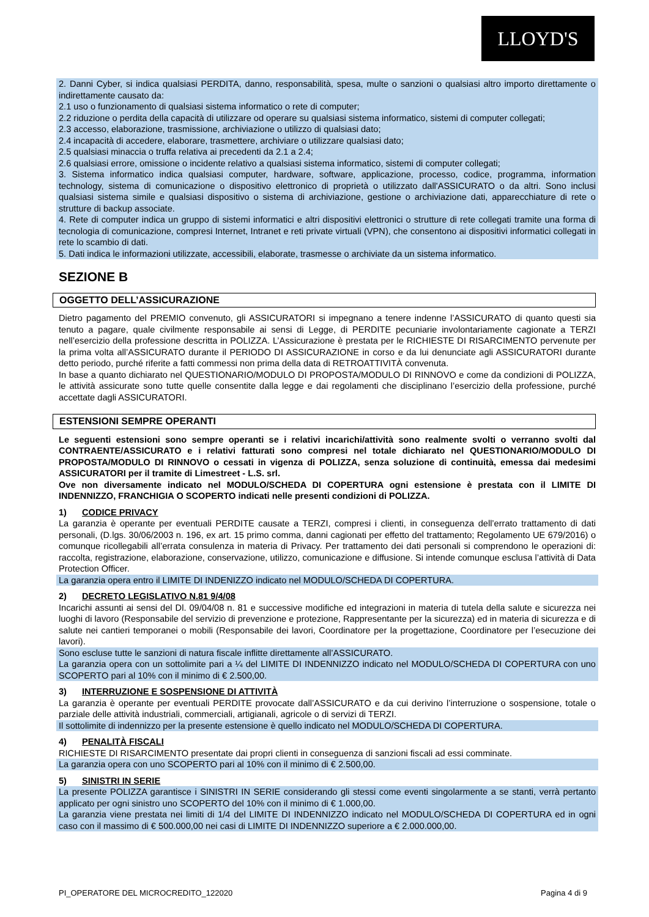LLOYD'S
2. Danni Cyber, si indica qualsiasi PERDITA, danno, responsabilità, spesa, multe o sanzioni o qualsiasi altro importo direttamente o indirettamente causato da:
2.1 uso o funzionamento di qualsiasi sistema informatico o rete di computer;
2.2 riduzione o perdita della capacità di utilizzare od operare su qualsiasi sistema informatico, sistemi di computer collegati;
2.3 accesso, elaborazione, trasmissione, archiviazione o utilizzo di qualsiasi dato;
2.4 incapacità di accedere, elaborare, trasmettere, archiviare o utilizzare qualsiasi dato;
2.5 qualsiasi minaccia o truffa relativa ai precedenti da 2.1 a 2.4;
2.6 qualsiasi errore, omissione o incidente relativo a qualsiasi sistema informatico, sistemi di computer collegati;
3. Sistema informatico indica qualsiasi computer, hardware, software, applicazione, processo, codice, programma, information technology, sistema di comunicazione o dispositivo elettronico di proprietà o utilizzato dall'ASSICURATO o da altri. Sono inclusi qualsiasi sistema simile e qualsiasi dispositivo o sistema di archiviazione, gestione o archiviazione dati, apparecchiature di rete o strutture di backup associate.
4. Rete di computer indica un gruppo di sistemi informatici e altri dispositivi elettronici o strutture di rete collegati tramite una forma di tecnologia di comunicazione, compresi Internet, Intranet e reti private virtuali (VPN), che consentono ai dispositivi informatici collegati in rete lo scambio di dati.
5. Dati indica le informazioni utilizzate, accessibili, elaborate, trasmesse o archiviate da un sistema informatico.
SEZIONE B
OGGETTO DELL’ASSICURAZIONE
Dietro pagamento del PREMIO convenuto, gli ASSICURATORI si impegnano a tenere indenne l’ASSICURATO di quanto questi sia tenuto a pagare, quale civilmente responsabile ai sensi di Legge, di PERDITE pecuniarie involontariamente cagionate a TERZI nell’esercizio della professione descritta in POLIZZA. L’Assicurazione è prestata per le RICHIESTE DI RISARCIMENTO pervenute per la prima volta all’ASSICURATO durante il PERIODO DI ASSICURAZIONE in corso e da lui denunciate agli ASSICURATORI durante detto periodo, purché riferite a fatti commessi non prima della data di RETROATTIVITÀ convenuta.
In base a quanto dichiarato nel QUESTIONARIO/MODULO DI PROPOSTA/MODULO DI RINNOVO e come da condizioni di POLIZZA, le attività assicurate sono tutte quelle consentite dalla legge e dai regolamenti che disciplinano l’esercizio della professione, purché accettate dagli ASSICURATORI.
ESTENSIONI SEMPRE OPERANTI
Le seguenti estensioni sono sempre operanti se i relativi incarichi/attività sono realmente svolti o verranno svolti dal CONTRAENTE/ASSICURATO e i relativi fatturati sono compresi nel totale dichiarato nel QUESTIONARIO/MODULO DI PROPOSTA/MODULO DI RINNOVO o cessati in vigenza di POLIZZA, senza soluzione di continuità, emessa dai medesimi ASSICURATORI per il tramite di Limestreet - L.S. srl.
Ove non diversamente indicato nel MODULO/SCHEDA DI COPERTURA ogni estensione è prestata con il LIMITE DI INDENNIZZO, FRANCHIGIA O SCOPERTO indicati nelle presenti condizioni di POLIZZA.
1) CODICE PRIVACY
La garanzia è operante per eventuali PERDITE causate a TERZI, compresi i clienti, in conseguenza dell’errato trattamento di dati personali, (D.lgs. 30/06/2003 n. 196, ex art. 15 primo comma, danni cagionati per effetto del trattamento; Regolamento UE 679/2016) o comunque ricollegabili all’errata consulenza in materia di Privacy. Per trattamento dei dati personali si comprendono le operazioni di: raccolta, registrazione, elaborazione, conservazione, utilizzo, comunicazione e diffusione. Si intende comunque esclusa l’attività di Data Protection Officer.
La garanzia opera entro il LIMITE DI INDENIZZO indicato nel MODULO/SCHEDA DI COPERTURA.
2) DECRETO LEGISLATIVO N.81 9/4/08
Incarichi assunti ai sensi del Dl. 09/04/08 n. 81 e successive modifiche ed integrazioni in materia di tutela della salute e sicurezza nei luoghi di lavoro (Responsabile del servizio di prevenzione e protezione, Rappresentante per la sicurezza) ed in materia di sicurezza e di salute nei cantieri temporanei o mobili (Responsabile dei lavori, Coordinatore per la progettazione, Coordinatore per l’esecuzione dei lavori).
Sono escluse tutte le sanzioni di natura fiscale inflitte direttamente all’ASSICURATO.
La garanzia opera con un sottolimite pari a ¼ del LIMITE DI INDENNIZZO indicato nel MODULO/SCHEDA DI COPERTURA con uno SCOPERTO pari al 10% con il minimo di € 2.500,00.
3) INTERRUZIONE E SOSPENSIONE DI ATTIVITÀ
La garanzia è operante per eventuali PERDITE provocate dall’ASSICURATO e da cui derivino l’interruzione o sospensione, totale o parziale delle attività industriali, commerciali, artigianali, agricole o di servizi di TERZI.
Il sottolimite di indennizzo per la presente estensione è quello indicato nel MODULO/SCHEDA DI COPERTURA.
4) PENALITÀ FISCALI
RICHIESTE DI RISARCIMENTO presentate dai propri clienti in conseguenza di sanzioni fiscali ad essi comminate.
La garanzia opera con uno SCOPERTO pari al 10% con il minimo di € 2.500,00.
5) SINISTRI IN SERIE
La presente POLIZZA garantisce i SINISTRI IN SERIE considerando gli stessi come eventi singolarmente a se stanti, verrà pertanto applicato per ogni sinistro uno SCOPERTO del 10% con il minimo di € 1.000,00.
La garanzia viene prestata nei limiti di 1/4 del LIMITE DI INDENNIZZO indicato nel MODULO/SCHEDA DI COPERTURA ed in ogni caso con il massimo di € 500.000,00 nei casi di LIMITE DI INDENNIZZO superiore a € 2.000.000,00.
PI_OPERATORE DEL MICROCREDITO_122020 Pagina 4 di 9